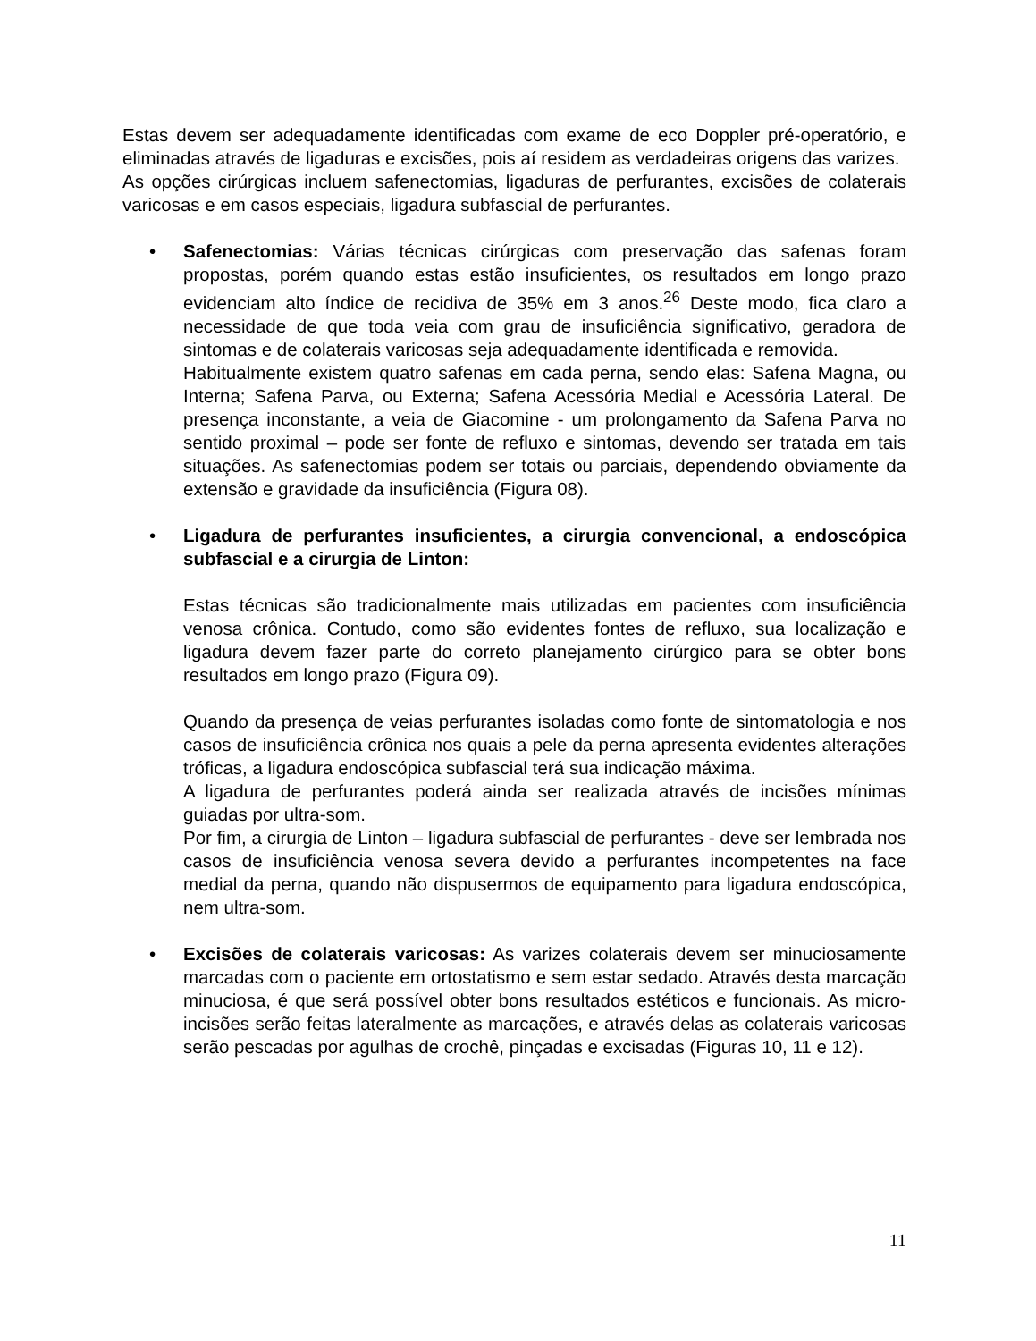Estas devem ser adequadamente identificadas com exame de eco Doppler pré-operatório, e eliminadas através de ligaduras e excisões, pois aí residem as verdadeiras origens das varizes.
As opções cirúrgicas incluem safenectomias, ligaduras de perfurantes, excisões de colaterais varicosas e em casos especiais, ligadura subfascial de perfurantes.
• Safenectomias: Várias técnicas cirúrgicas com preservação das safenas foram propostas, porém quando estas estão insuficientes, os resultados em longo prazo evidenciam alto índice de recidiva de 35% em 3 anos.<sup>26</sup> Deste modo, fica claro a necessidade de que toda veia com grau de insuficiência significativo, geradora de sintomas e de colaterais varicosas seja adequadamente identificada e removida.
Habitualmente existem quatro safenas em cada perna, sendo elas: Safena Magna, ou Interna; Safena Parva, ou Externa; Safena Acessória Medial e Acessória Lateral. De presença inconstante, a veia de Giacomine - um prolongamento da Safena Parva no sentido proximal – pode ser fonte de refluxo e sintomas, devendo ser tratada em tais situações. As safenectomias podem ser totais ou parciais, dependendo obviamente da extensão e gravidade da insuficiência (Figura 08).
• Ligadura de perfurantes insuficientes, a cirurgia convencional, a endoscópica subfascial e a cirurgia de Linton:
Estas técnicas são tradicionalmente mais utilizadas em pacientes com insuficiência venosa crônica. Contudo, como são evidentes fontes de refluxo, sua localização e ligadura devem fazer parte do correto planejamento cirúrgico para se obter bons resultados em longo prazo (Figura 09).
Quando da presença de veias perfurantes isoladas como fonte de sintomatologia e nos casos de insuficiência crônica nos quais a pele da perna apresenta evidentes alterações tróficas, a ligadura endoscópica subfascial terá sua indicação máxima.
A ligadura de perfurantes poderá ainda ser realizada através de incisões mínimas guiadas por ultra-som.
Por fim, a cirurgia de Linton – ligadura subfascial de perfurantes - deve ser lembrada nos casos de insuficiência venosa severa devido a perfurantes incompetentes na face medial da perna, quando não dispusermos de equipamento para ligadura endoscópica, nem ultra-som.
• Excisões de colaterais varicosas: As varizes colaterais devem ser minuciosamente marcadas com o paciente em ortostatismo e sem estar sedado. Através desta marcação minuciosa, é que será possível obter bons resultados estéticos e funcionais. As micro-incisões serão feitas lateralmente as marcações, e através delas as colaterais varicosas serão pescadas por agulhas de crochê, pinçadas e excisadas (Figuras 10, 11 e 12).
11